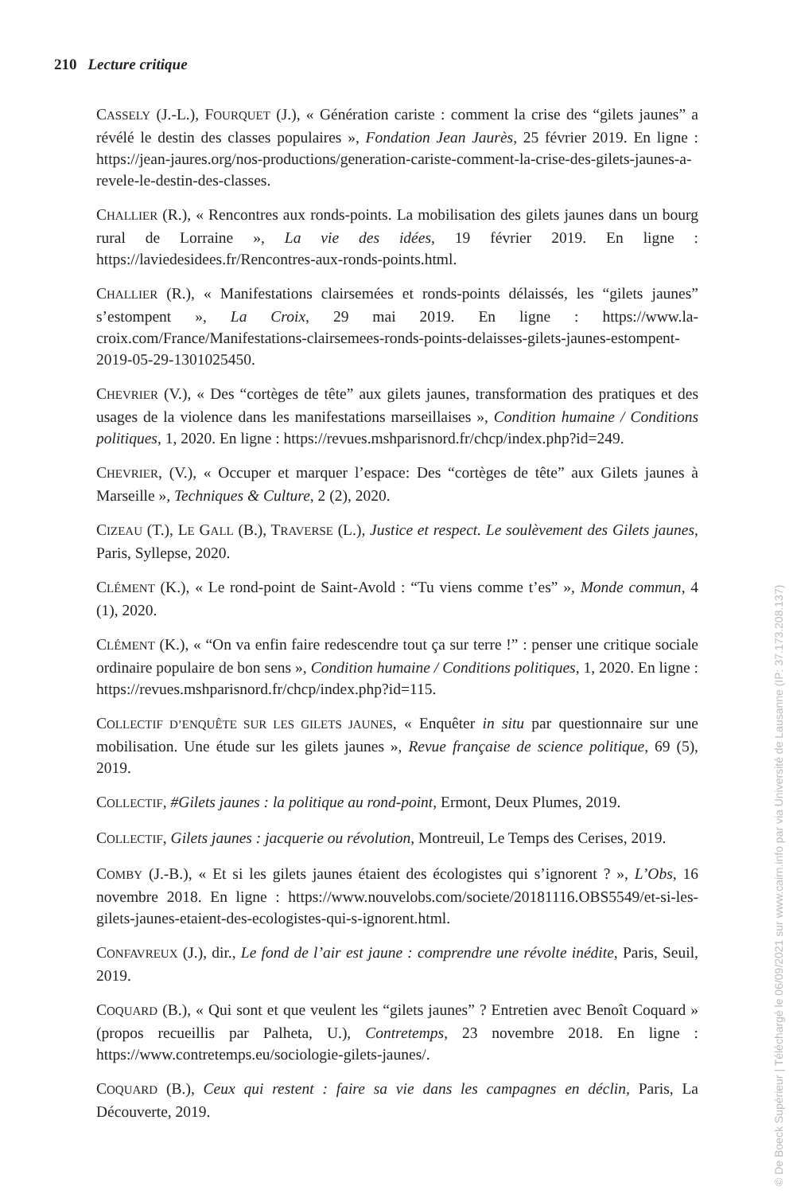210 Lecture critique
CASSELY (J.-L.), FOURQUET (J.), « Génération cariste : comment la crise des “gilets jaunes” a révélé le destin des classes populaires », Fondation Jean Jaurès, 25 février 2019. En ligne : https://jean-jaures.org/nos-productions/generation-cariste-comment-la-crise-des-gilets-jaunes-a-revele-le-destin-des-classes.
CHALLIER (R.), « Rencontres aux ronds-points. La mobilisation des gilets jaunes dans un bourg rural de Lorraine », La vie des idées, 19 février 2019. En ligne : https://laviedesidees.fr/Rencontres-aux-ronds-points.html.
CHALLIER (R.), « Manifestations clairsemées et ronds-points délaissés, les “gilets jaunes” s’estompent », La Croix, 29 mai 2019. En ligne : https://www.la-croix.com/France/Manifestations-clairsemees-ronds-points-delaisses-gilets-jaunes-estompent-2019-05-29-1301025450.
CHEVRIER (V.), « Des “cortèges de tête” aux gilets jaunes, transformation des pratiques et des usages de la violence dans les manifestations marseillaises », Condition humaine / Conditions politiques, 1, 2020. En ligne : https://revues.mshparisnord.fr/chcp/index.php?id=249.
CHEVRIER, (V.), « Occuper et marquer l’espace: Des “cortèges de tête” aux Gilets jaunes à Marseille », Techniques & Culture, 2 (2), 2020.
CIZEAU (T.), LE GALL (B.), TRAVERSE (L.), Justice et respect. Le soulèvement des Gilets jaunes, Paris, Syllepse, 2020.
CLÉMENT (K.), « Le rond-point de Saint-Avold : “Tu viens comme t’es” », Monde commun, 4 (1), 2020.
CLÉMENT (K.), « “On va enfin faire redescendre tout ça sur terre !” : penser une critique sociale ordinaire populaire de bon sens », Condition humaine / Conditions politiques, 1, 2020. En ligne : https://revues.mshparisnord.fr/chcp/index.php?id=115.
COLLECTIF D’ENQUÊTE SUR LES GILETS JAUNES, « Enquêter in situ par questionnaire sur une mobilisation. Une étude sur les gilets jaunes », Revue française de science politique, 69 (5), 2019.
COLLECTIF, #Gilets jaunes : la politique au rond-point, Ermont, Deux Plumes, 2019.
COLLECTIF, Gilets jaunes : jacquerie ou révolution, Montreuil, Le Temps des Cerises, 2019.
COMBY (J.-B.), « Et si les gilets jaunes étaient des écologistes qui s’ignorent ? », L’Obs, 16 novembre 2018. En ligne : https://www.nouvelobs.com/societe/20181116.OBS5549/et-si-les-gilets-jaunes-etaient-des-ecologistes-qui-s-ignorent.html.
CONFAVREUX (J.), dir., Le fond de l’air est jaune : comprendre une révolte inédite, Paris, Seuil, 2019.
COQUARD (B.), « Qui sont et que veulent les “gilets jaunes” ? Entretien avec Benoît Coquard » (propos recueillis par Palheta, U.), Contretemps, 23 novembre 2018. En ligne : https://www.contretemps.eu/sociologie-gilets-jaunes/.
COQUARD (B.), Ceux qui restent : faire sa vie dans les campagnes en déclin, Paris, La Découverte, 2019.
© De Boeck Supérieur | Téléchargé le 06/09/2021 sur www.cairn.info par via Université de Lausanne (IP: 37.173.208.137)